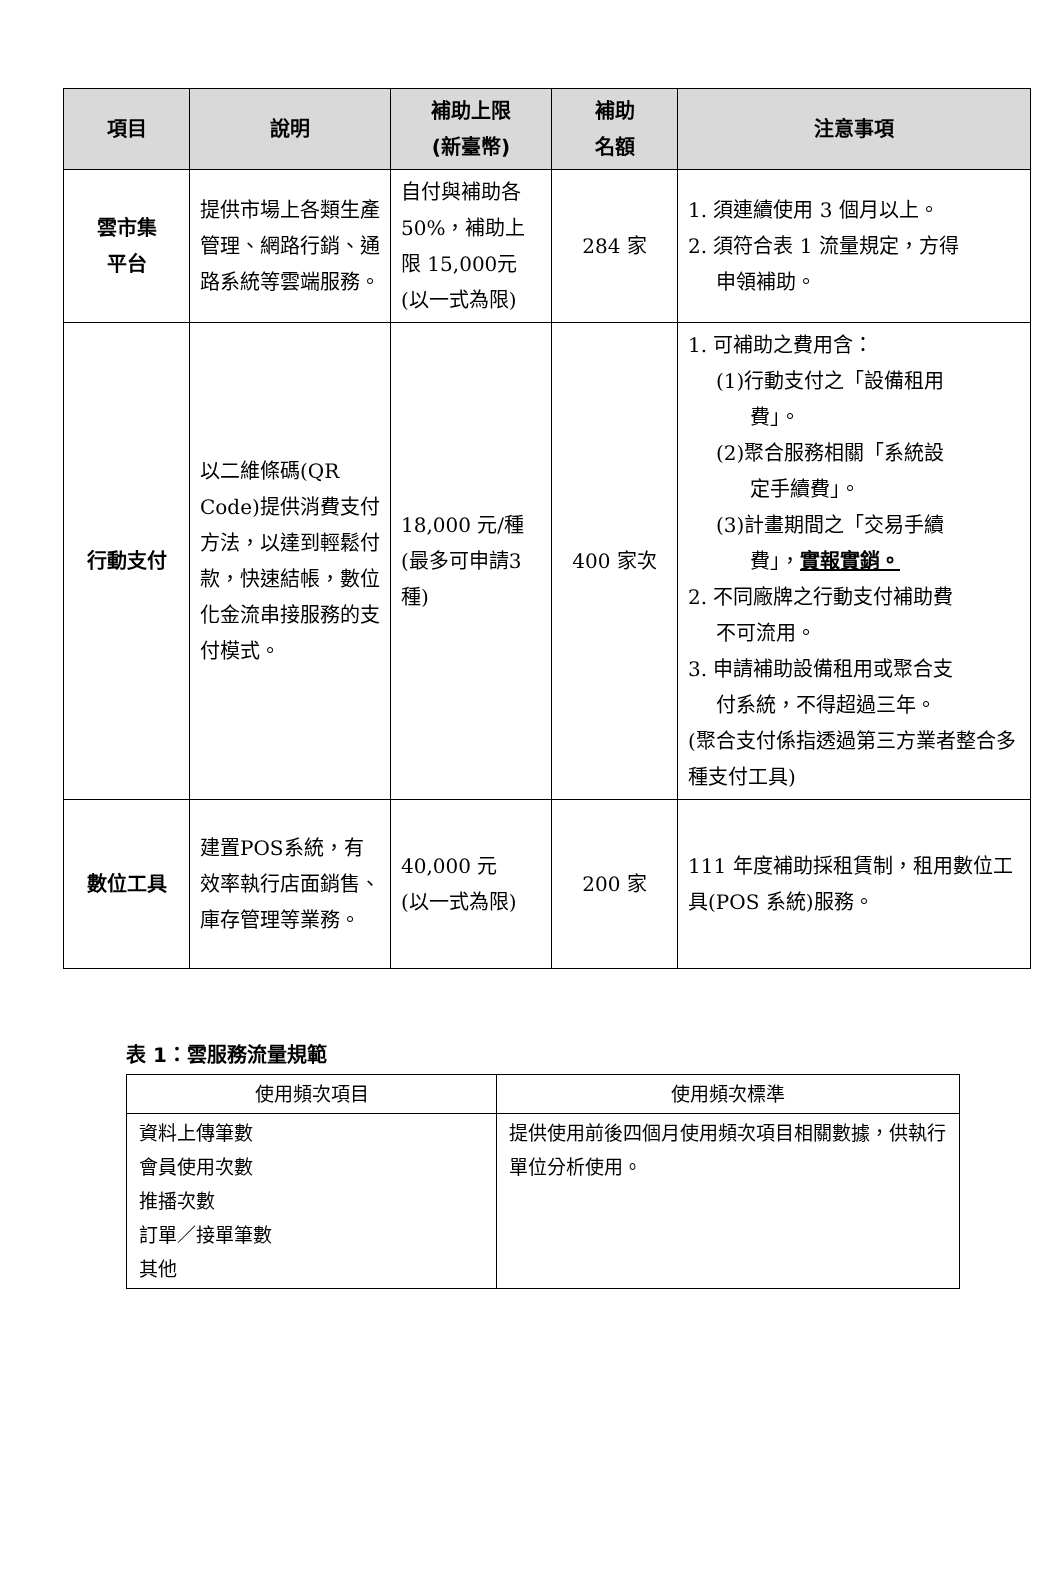| 項目 | 說明 | 補助上限 (新臺幣) | 補助 名額 | 注意事項 |
| --- | --- | --- | --- | --- |
| 雲市集 平台 | 提供市場上各類生產管理、網路行銷、通路系統等雲端服務。 | 自付與補助各50%，補助上限 15,000元(以一式為限) | 284 家 | 1. 須連續使用 3 個月以上。 2. 須符合表 1 流量規定，方得 申領補助。 |
| 行動支付 | 以二維條碼(QR Code)提供消費支付方法，以達到輕鬆付款，快速結帳，數位化金流串接服務的支付模式。 | 18,000 元/種(最多可申請3 種) | 400 家次 | 1. 可補助之費用含： (1)行動支付之「設備租用 費」。 (2)聚合服務相關「系統設 定手續費」。 (3)計畫期間之「交易手續 費」， 實報實銷。 2. 不同廠牌之行動支付補助費 不可流用。 3. 申請補助設備租用或聚合支 付系統，不得超過三年。 (聚合支付係指透過第三方業者整合多種支付工具) |
| 數位工具 | 建置POS系統，有效率執行店面銷售、庫存管理等業務。 | 40,000 元 (以一式為限) | 200 家 | 111 年度補助採租賃制，租用數位工具(POS 系統)服務。 |
表 1：雲服務流量規範
| 使用頻次項目 | 使用頻次標準 |
| --- | --- |
| 資料上傳筆數 會員使用次數 推播次數 訂單／接單筆數 其他 | 提供使用前後四個月使用頻次項目相關數據，供執行單位分析使用。 |